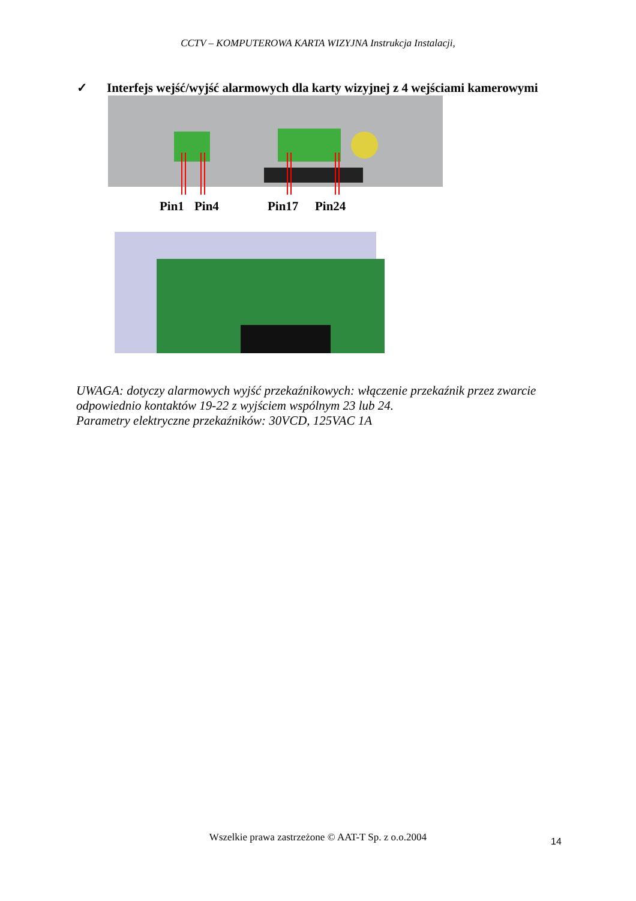CCTV – KOMPUTEROWA KARTA WIZYJNA Instrukcja Instalacji,
✓ Interfejs wejść/wyjść alarmowych dla karty wizyjnej z 4 wejściami kamerowymi
Pin1 Pin4 Pin17 Pin24
UWAGA: dotyczy alarmowych wyjść przekaźnikowych: włączenie przekaźnik przez zwarcie odpowiednio kontaktów 19-22 z wyjściem wspólnym 23 lub 24.
Parametry elektryczne przekaźników: 30VCD, 125VAC 1A
Wszelkie prawa zastrzeżone © AAT-T Sp. z o.o.2004 14